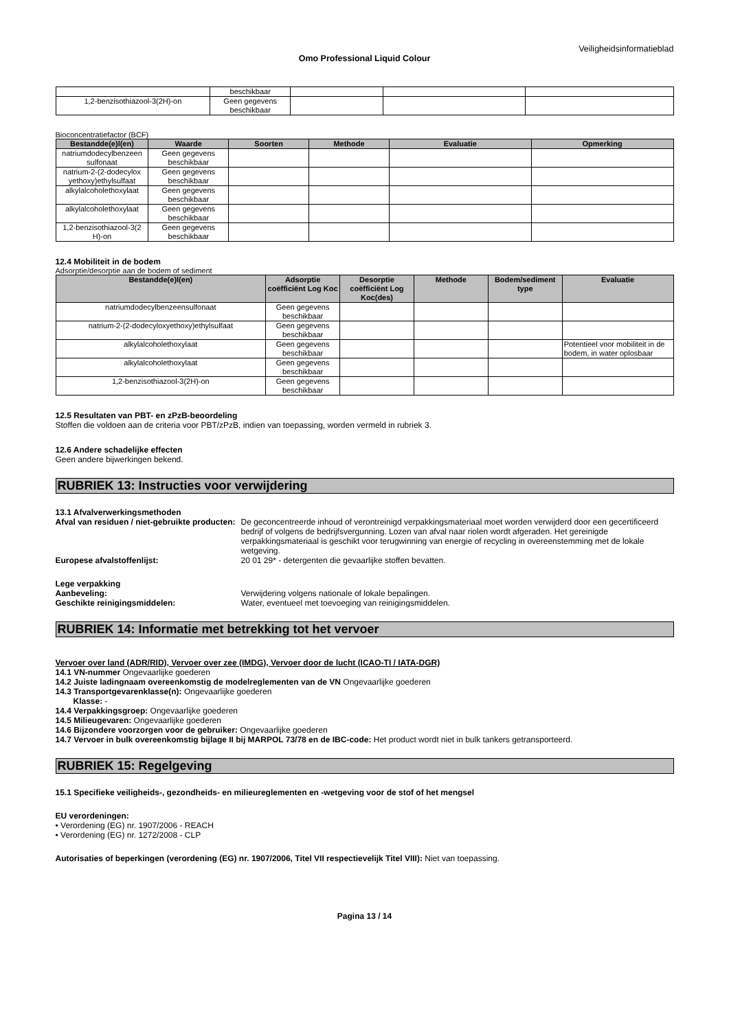Veiligheidsinformatieblad
Omo Professional Liquid Colour
| | beschikbaar | | | |
| 1,2-benzisothiazool-3(2H)-on | Geen gegevens beschikbaar | | | |
Bioconcentratiefactor (BCF)
| Bestandde(e)l(en) | Waarde | Soorten | Methode | Evaluatie | Opmerking |
| --- | --- | --- | --- | --- | --- |
| natriumdodecylbenzeen sulfonaat | Geen gegevens beschikbaar | | | | |
| natrium-2-(2-dodecylox yethoxy)ethylsulfaat | Geen gegevens beschikbaar | | | | |
| alkylalcoholethoxylaat | Geen gegevens beschikbaar | | | | |
| alkylalcoholethoxylaat | Geen gegevens beschikbaar | | | | |
| 1,2-benzisothiazool-3(2 H)-on | Geen gegevens beschikbaar | | | | |
12.4 Mobiliteit in de bodem
Adsorptie/desorptie aan de bodem of sediment
| Bestandde(e)l(en) | Adsorptie coëfficiënt Log Koc | Desorptie coëfficiënt Log Koc(des) | Methode | Bodem/sediment type | Evaluatie |
| --- | --- | --- | --- | --- | --- |
| natriumdodecylbenzeensulfonaat | Geen gegevens beschikbaar | | | | |
| natrium-2-(2-dodecyloxyethoxy)ethylsulfaat | Geen gegevens beschikbaar | | | | |
| alkylalcoholethoxylaat | Geen gegevens beschikbaar | | | | Potentieel voor mobiliteit in de bodem, in water oplosbaar |
| alkylalcoholethoxylaat | Geen gegevens beschikbaar | | | | |
| 1,2-benzisothiazool-3(2H)-on | Geen gegevens beschikbaar | | | | |
12.5 Resultaten van PBT- en zPzB-beoordeling
Stoffen die voldoen aan de criteria voor PBT/zPzB, indien van toepassing, worden vermeld in rubriek 3.
12.6 Andere schadelijke effecten
Geen andere bijwerkingen bekend.
RUBRIEK 13: Instructies voor verwijdering
13.1 Afvalverwerkingsmethoden
Afval van residuen / niet-gebruikte producten:
De geconcentreerde inhoud of verontreinigd verpakkingsmateriaal moet worden verwijderd door een gecertificeerd bedrijf of volgens de bedrijfsvergunning. Lozen van afval naar riolen wordt afgeraden. Het gereinigde verpakkingsmateriaal is geschikt voor terugwinning van energie of recycling in overeenstemming met de lokale wetgeving.
Europese afvalstoffenlijst: 20 01 29* - detergenten die gevaarlijke stoffen bevatten.
Lege verpakking
Aanbeveling: Verwijdering volgens nationale of lokale bepalingen.
Geschikte reinigingsmiddelen: Water, eventueel met toevoeging van reinigingsmiddelen.
RUBRIEK 14: Informatie met betrekking tot het vervoer
Vervoer over land (ADR/RID), Vervoer over zee (IMDG), Vervoer door de lucht (ICAO-TI / IATA-DGR)
14.1 VN-nummer Ongevaarlijke goederen
14.2 Juiste ladingnaam overeenkomstig de modelreglementen van de VN Ongevaarlijke goederen
14.3 Transportgevarenklasse(n): Ongevaarlijke goederen
Klasse: -
14.4 Verpakkingsgroep: Ongevaarlijke goederen
14.5 Milieugevaren: Ongevaarlijke goederen
14.6 Bijzondere voorzorgen voor de gebruiker: Ongevaarlijke goederen
14.7 Vervoer in bulk overeenkomstig bijlage II bij MARPOL 73/78 en de IBC-code: Het product wordt niet in bulk tankers getransporteerd.
RUBRIEK 15: Regelgeving
15.1 Specifieke veiligheids-, gezondheids- en milieureglementen en -wetgeving voor de stof of het mengsel
EU verordeningen:
• Verordening (EG) nr. 1907/2006 - REACH
• Verordening (EG) nr. 1272/2008 - CLP
Autorisaties of beperkingen (verordening (EG) nr. 1907/2006, Titel VII respectievelijk Titel VIII): Niet van toepassing.
Pagina 13 / 14